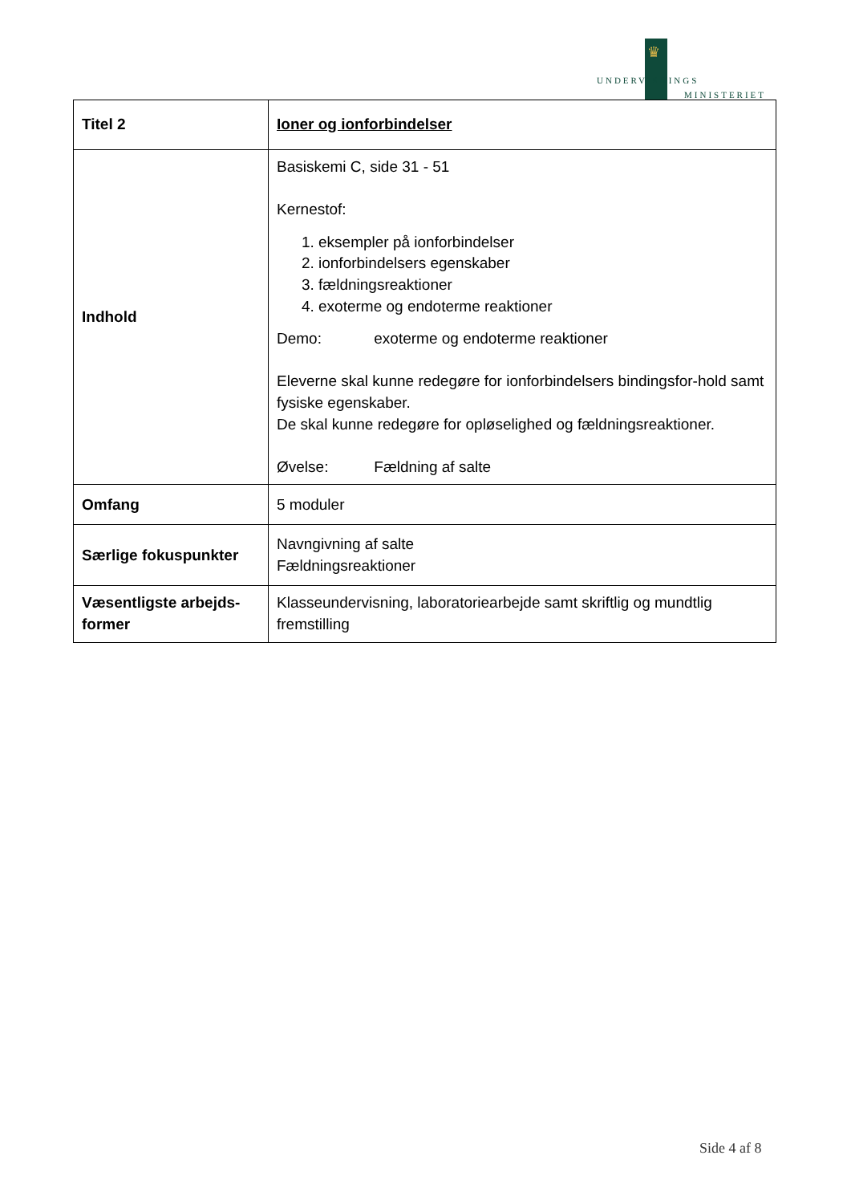♛
UNDERVISNINGS
MINISTERIET
| Titel 2 | Ioner og ionforbindelser |
| Indhold | Basiskemi C, side 31 - 51 Kernestof: 1. eksempler på ionforbindelser 2. ionforbindelsers egenskaber 3. fældningsreaktioner 4. exoterme og endoterme reaktioner Demo: exoterme og endoterme reaktioner Eleverne skal kunne redegøre for ionforbindelsers bindingsfor-hold samt fysiske egenskaber. De skal kunne redegøre for opløselighed og fældningsreaktioner. Øvelse: Fældning af salte |
| Omfang | 5 moduler |
| Særlige fokuspunkter | Navngivning af salte Fældningsreaktioner |
| Væsentligste arbejds-former | Klasseundervisning, laboratoriearbejde samt skriftlig og mundtlig fremstilling |
Side 4 af 8